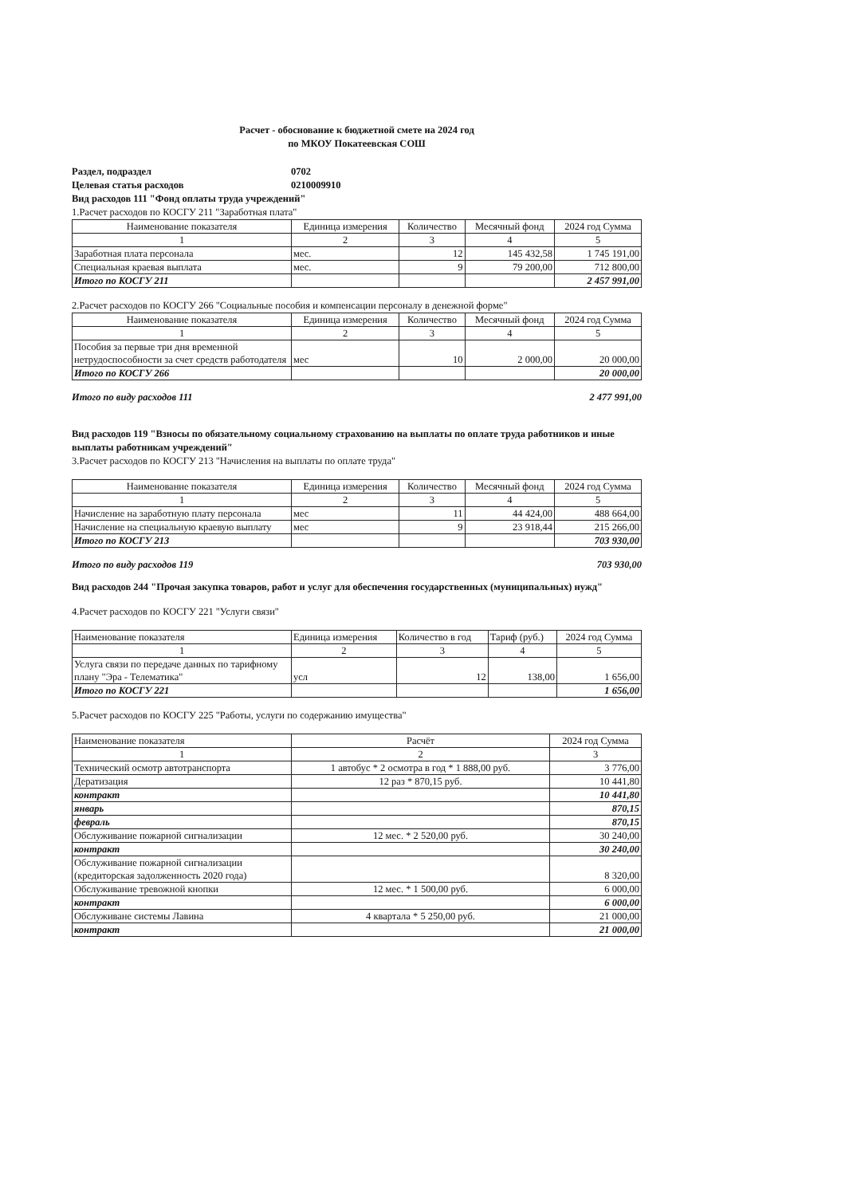Расчет - обоснование к бюджетной смете на 2024 год
по МКОУ Покатеевская СОШ
Раздел, подраздел 0702
Целевая статья расходов 0210009910
Вид расходов 111 "Фонд оплаты труда учреждений"
1.Расчет расходов по КОСГУ 211 "Заработная плата"
| Наименование показателя | Единица измерения | Количество | Месячный фонд | 2024 год Сумма |
| --- | --- | --- | --- | --- |
| 1 | 2 | 3 | 4 | 5 |
| Заработная плата персонала | мес. | 12 | 145 432,58 | 1 745 191,00 |
| Специальная краевая выплата | мес. | 9 | 79 200,00 | 712 800,00 |
| Итого по КОСГУ 211 | | | | 2 457 991,00 |
2.Расчет расходов по КОСГУ 266 "Социальные пособия и компенсации персоналу в денежной форме"
| Наименование показателя | Единица измерения | Количество | Месячный фонд | 2024 год Сумма |
| --- | --- | --- | --- | --- |
| 1 | 2 | 3 | 4 | 5 |
| Пособия за первые три дня временной нетрудоспособности за счет средств работодателя | мес | 10 | 2 000,00 | 20 000,00 |
| Итого по КОСГУ 266 | | | | 20 000,00 |
Итого по виду расходов 111 2 477 991,00
Вид расходов 119 "Взносы по обязательному социальному страхованию на выплаты по оплате труда работников и иные выплаты работникам учреждений"
3.Расчет расходов по КОСГУ 213 "Начисления на выплаты по оплате труда"
| Наименование показателя | Единица измерения | Количество | Месячный фонд | 2024 год Сумма |
| --- | --- | --- | --- | --- |
| 1 | 2 | 3 | 4 | 5 |
| Начисление на заработную плату персонала | мес | 11 | 44 424,00 | 488 664,00 |
| Начисление на специальную краевую выплату | мес | 9 | 23 918,44 | 215 266,00 |
| Итого по КОСГУ 213 | | | | 703 930,00 |
Итого по виду расходов 119 703 930,00
Вид расходов 244 "Прочая закупка товаров, работ и услуг для обеспечения государственных (муниципальных) нужд"
4.Расчет расходов по КОСГУ 221 "Услуги связи"
| Наименование показателя | Единица измерения | Количество в год | Тариф (руб.) | 2024 год Сумма |
| --- | --- | --- | --- | --- |
| 1 | 2 | 3 | 4 | 5 |
| Услуга связи по передаче данных по тарифному плану "Эра - Телематика" | усл | 12 | 138,00 | 1 656,00 |
| Итого по КОСГУ 221 | | | | 1 656,00 |
5.Расчет расходов по КОСГУ 225 "Работы, услуги по содержанию имущества"
| Наименование показателя | Расчёт | 2024 год Сумма |
| --- | --- | --- |
| 1 | 2 | 3 |
| Технический осмотр автотранспорта | 1 автобус * 2 осмотра в год * 1 888,00 руб. | 3 776,00 |
| Дератизация | 12 раз * 870,15 руб. | 10 441,80 |
| контракт | | 10 441,80 |
| январь | | 870,15 |
| февраль | | 870,15 |
| Обслуживание пожарной сигнализации | 12 мес. * 2 520,00 руб. | 30 240,00 |
| контракт | | 30 240,00 |
| Обслуживание пожарной сигнализации (кредиторская задолженность 2020 года) | | 8 320,00 |
| Обслуживание тревожной кнопки | 12 мес. * 1 500,00 руб. | 6 000,00 |
| контракт | | 6 000,00 |
| Обслуживане системы Лавина | 4 квартала * 5 250,00 руб. | 21 000,00 |
| контракт | | 21 000,00 |